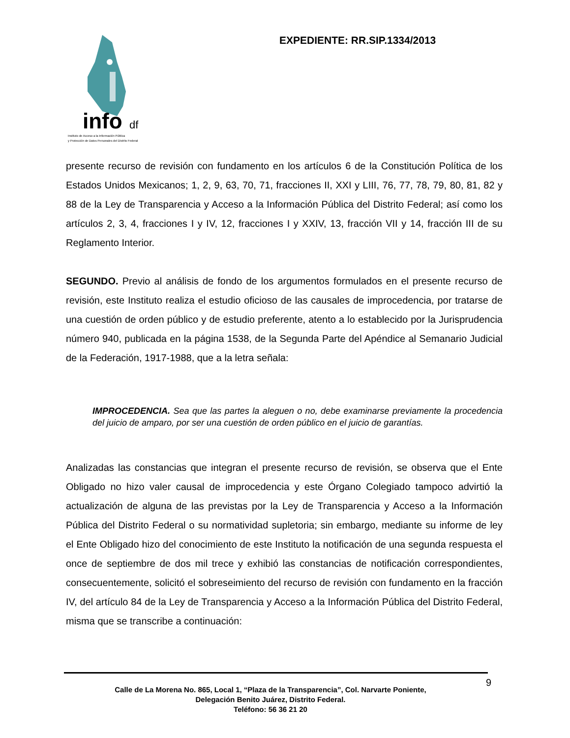info
df
Instituto de Acceso a la Información Pública
y Protección de Datos Personales del Distrito Federal
EXPEDIENTE: RR.SIP.1334/2013
presente recurso de revisión con fundamento en los artículos 6 de la Constitución Política de los Estados Unidos Mexicanos; 1, 2, 9, 63, 70, 71, fracciones II, XXI y LIII, 76, 77, 78, 79, 80, 81, 82 y 88 de la Ley de Transparencia y Acceso a la Información Pública del Distrito Federal; así como los artículos 2, 3, 4, fracciones I y IV, 12, fracciones I y XXIV, 13, fracción VII y 14, fracción III de su Reglamento Interior.
SEGUNDO. Previo al análisis de fondo de los argumentos formulados en el presente recurso de revisión, este Instituto realiza el estudio oficioso de las causales de improcedencia, por tratarse de una cuestión de orden público y de estudio preferente, atento a lo establecido por la Jurisprudencia número 940, publicada en la página 1538, de la Segunda Parte del Apéndice al Semanario Judicial de la Federación, 1917-1988, que a la letra señala:
IMPROCEDENCIA. Sea que las partes la aleguen o no, debe examinarse previamente la procedencia del juicio de amparo, por ser una cuestión de orden público en el juicio de garantías.
Analizadas las constancias que integran el presente recurso de revisión, se observa que el Ente Obligado no hizo valer causal de improcedencia y este Órgano Colegiado tampoco advirtió la actualización de alguna de las previstas por la Ley de Transparencia y Acceso a la Información Pública del Distrito Federal o su normatividad supletoria; sin embargo, mediante su informe de ley el Ente Obligado hizo del conocimiento de este Instituto la notificación de una segunda respuesta el once de septiembre de dos mil trece y exhibió las constancias de notificación correspondientes, consecuentemente, solicitó el sobreseimiento del recurso de revisión con fundamento en la fracción IV, del artículo 84 de la Ley de Transparencia y Acceso a la Información Pública del Distrito Federal, misma que se transcribe a continuación:
9
Calle de La Morena No. 865, Local 1, “Plaza de la Transparencia”, Col. Narvarte Poniente,
Delegación Benito Juárez, Distrito Federal.
Teléfono: 56 36 21 20